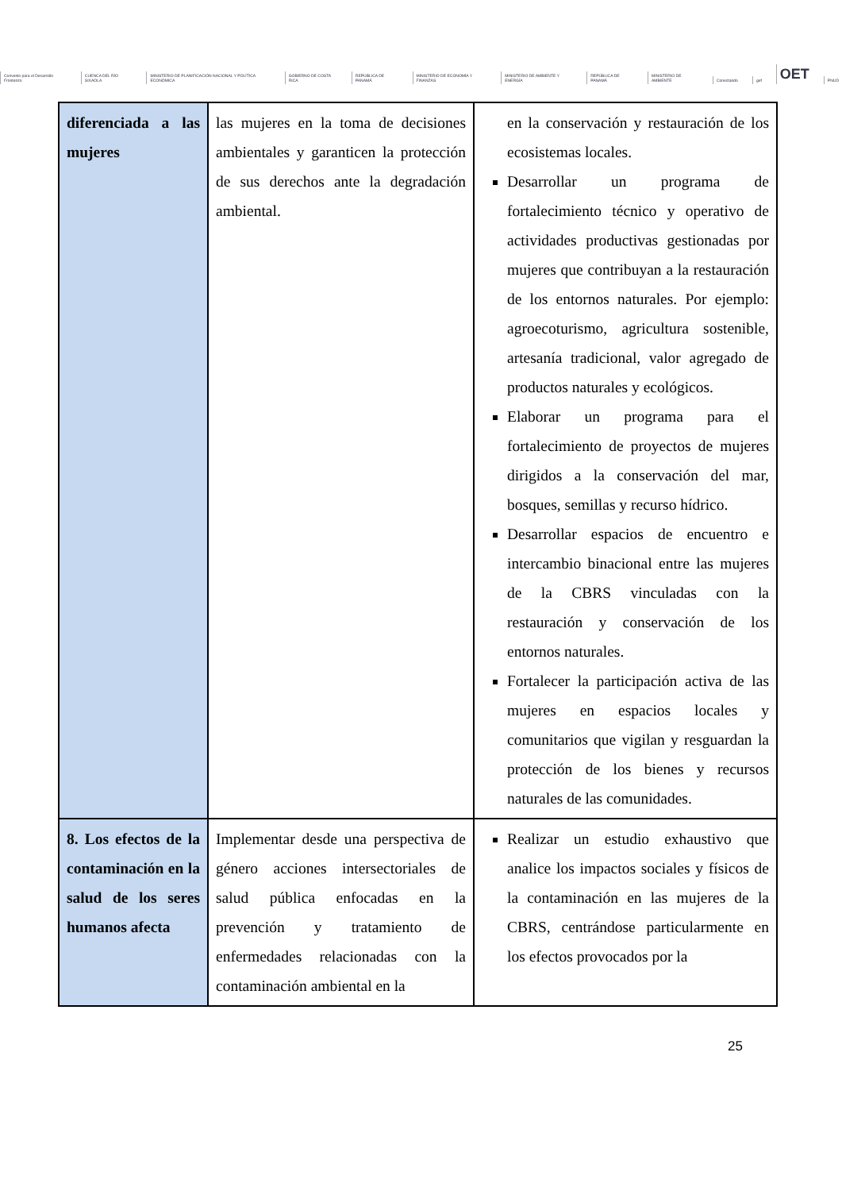Convenio para el Desarrollo Fronterizo CUENCA DEL RÍO SIXAOLA MINISTERIO DE PLANIFICACIÓN NACIONAL Y POLÍTICA ECONÓMICA GOBIERNO DE COSTA RICA REPÚBLICA DE PANAMÁ MINISTERIO DE ECONOMÍA Y FINANZAS MINISTERIO DE AMBIENTE Y ENERGÍA REPÚBLICA DE PANAMÁ MINISTERIO DE AMBIENTE Conectando gef OET PNUD
| diferenciada a las mujeres | las mujeres en la toma de decisiones ambientales y garanticen la protección de sus derechos ante la degradación ambiental. | en la conservación y restauración de los ecosistemas locales. Desarrollar un programa de fortalecimiento técnico y operativo de actividades productivas gestionadas por mujeres que contribuyan a la restauración de los entornos naturales. Por ejemplo: agroecoturismo, agricultura sostenible, artesanía tradicional, valor agregado de productos naturales y ecológicos. Elaborar un programa para el fortalecimiento de proyectos de mujeres dirigidos a la conservación del mar, bosques, semillas y recurso hídrico. Desarrollar espacios de encuentro e intercambio binacional entre las mujeres de la CBRS vinculadas con la restauración y conservación de los entornos naturales. Fortalecer la participación activa de las mujeres en espacios locales y comunitarios que vigilan y resguardan la protección de los bienes y recursos naturales de las comunidades. |
| 8. Los efectos de la contaminación en la salud de los seres humanos afecta | Implementar desde una perspectiva de género acciones intersectoriales de salud pública enfocadas en la prevención y tratamiento de enfermedades relacionadas con la contaminación ambiental en la | Realizar un estudio exhaustivo que analice los impactos sociales y físicos de la contaminación en las mujeres de la CBRS, centrándose particularmente en los efectos provocados por la |
25